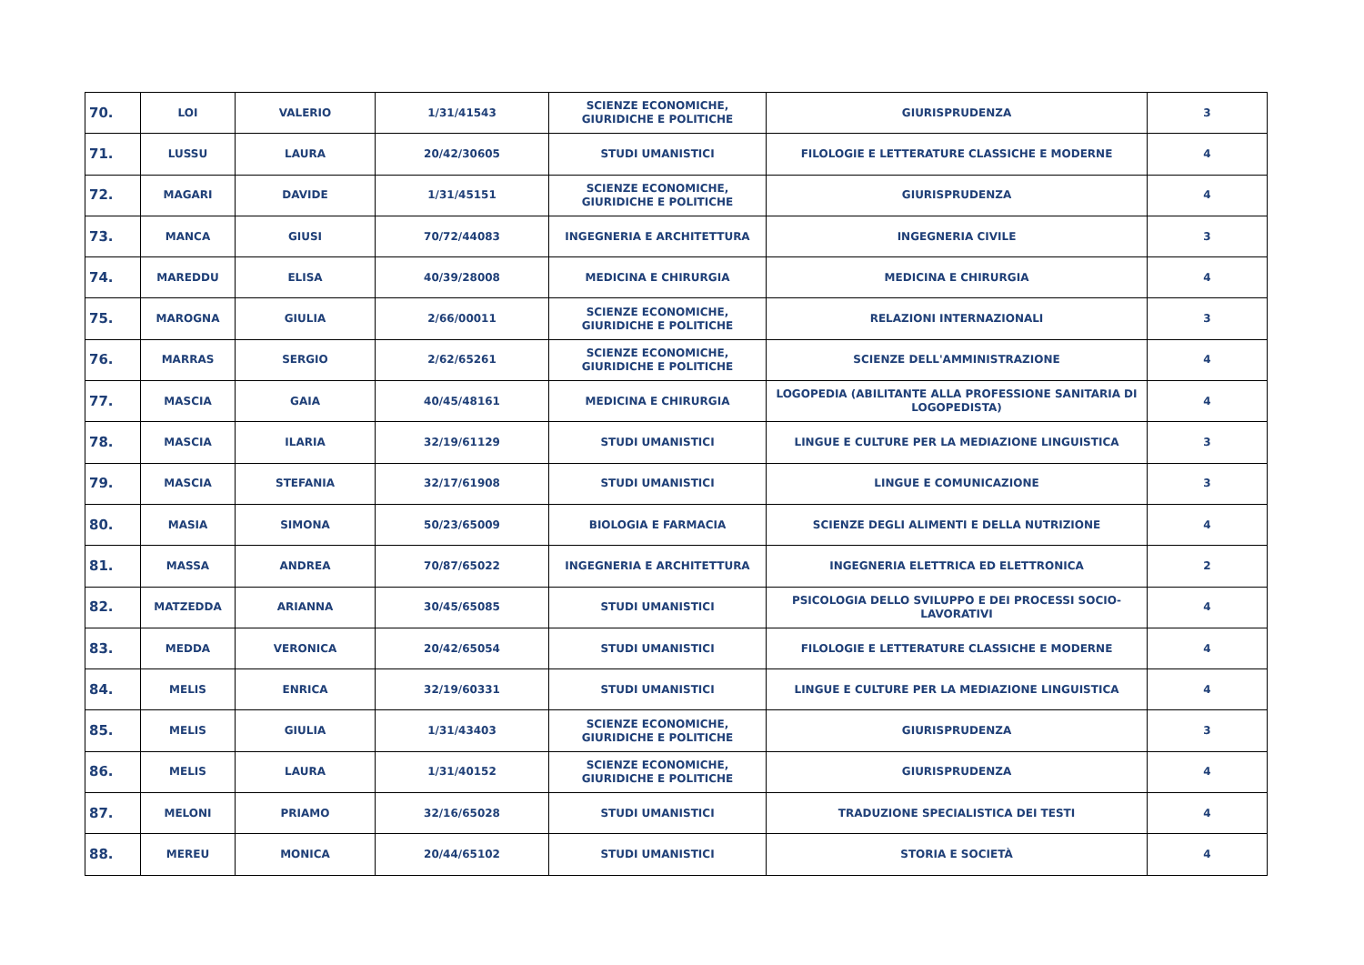| 70. | LOI | VALERIO | 1/31/41543 | SCIENZE ECONOMICHE, GIURIDICHE E POLITICHE | GIURISPRUDENZA | 3 |
| 71. | LUSSU | LAURA | 20/42/30605 | STUDI UMANISTICI | FILOLOGIE E LETTERATURE CLASSICHE E MODERNE | 4 |
| 72. | MAGARI | DAVIDE | 1/31/45151 | SCIENZE ECONOMICHE, GIURIDICHE E POLITICHE | GIURISPRUDENZA | 4 |
| 73. | MANCA | GIUSI | 70/72/44083 | INGEGNERIA E ARCHITETTURA | INGEGNERIA CIVILE | 3 |
| 74. | MAREDDU | ELISA | 40/39/28008 | MEDICINA E CHIRURGIA | MEDICINA E CHIRURGIA | 4 |
| 75. | MAROGNA | GIULIA | 2/66/00011 | SCIENZE ECONOMICHE, GIURIDICHE E POLITICHE | RELAZIONI INTERNAZIONALI | 3 |
| 76. | MARRAS | SERGIO | 2/62/65261 | SCIENZE ECONOMICHE, GIURIDICHE E POLITICHE | SCIENZE DELL'AMMINISTRAZIONE | 4 |
| 77. | MASCIA | GAIA | 40/45/48161 | MEDICINA E CHIRURGIA | LOGOPEDIA (ABILITANTE ALLA PROFESSIONE SANITARIA DI LOGOPEDISTA) | 4 |
| 78. | MASCIA | ILARIA | 32/19/61129 | STUDI UMANISTICI | LINGUE E CULTURE PER LA MEDIAZIONE LINGUISTICA | 3 |
| 79. | MASCIA | STEFANIA | 32/17/61908 | STUDI UMANISTICI | LINGUE E COMUNICAZIONE | 3 |
| 80. | MASIA | SIMONA | 50/23/65009 | BIOLOGIA E FARMACIA | SCIENZE DEGLI ALIMENTI E DELLA NUTRIZIONE | 4 |
| 81. | MASSA | ANDREA | 70/87/65022 | INGEGNERIA E ARCHITETTURA | INGEGNERIA ELETTRICA ED ELETTRONICA | 2 |
| 82. | MATZEDDA | ARIANNA | 30/45/65085 | STUDI UMANISTICI | PSICOLOGIA DELLO SVILUPPO E DEI PROCESSI SOCIO-LAVORATIVI | 4 |
| 83. | MEDDA | VERONICA | 20/42/65054 | STUDI UMANISTICI | FILOLOGIE E LETTERATURE CLASSICHE E MODERNE | 4 |
| 84. | MELIS | ENRICA | 32/19/60331 | STUDI UMANISTICI | LINGUE E CULTURE PER LA MEDIAZIONE LINGUISTICA | 4 |
| 85. | MELIS | GIULIA | 1/31/43403 | SCIENZE ECONOMICHE, GIURIDICHE E POLITICHE | GIURISPRUDENZA | 3 |
| 86. | MELIS | LAURA | 1/31/40152 | SCIENZE ECONOMICHE, GIURIDICHE E POLITICHE | GIURISPRUDENZA | 4 |
| 87. | MELONI | PRIAMO | 32/16/65028 | STUDI UMANISTICI | TRADUZIONE SPECIALISTICA DEI TESTI | 4 |
| 88. | MEREU | MONICA | 20/44/65102 | STUDI UMANISTICI | STORIA E SOCIETÀ | 4 |